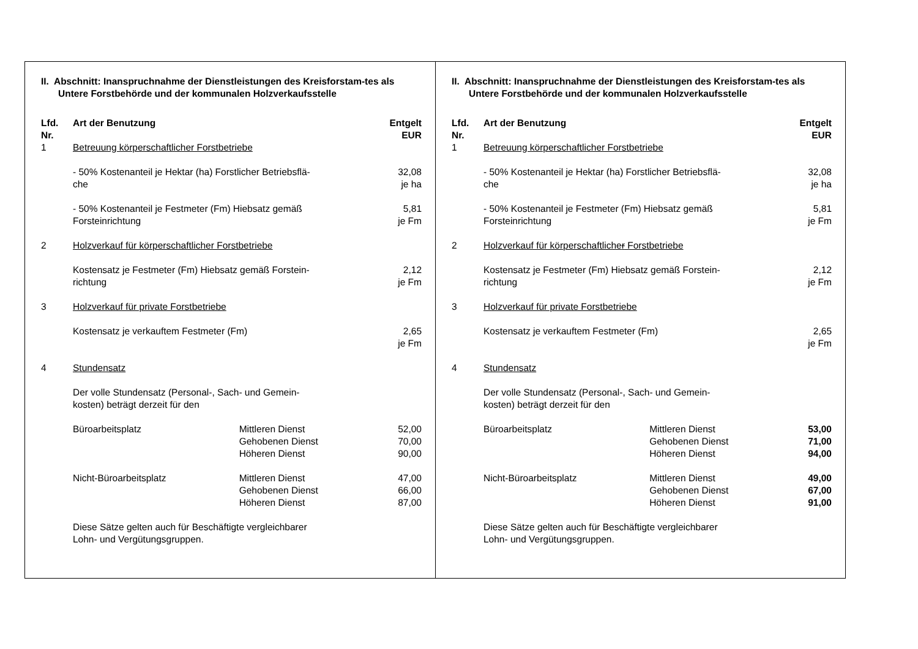II. Abschnitt: Inanspruchnahme der Dienstleistungen des Kreisforstam-tes als Untere Forstbehörde und der kommunalen Holzverkaufsstelle
| Lfd. Nr. | Art der Benutzung | | Entgelt EUR |
| --- | --- | --- | --- |
| 1 | Betreuung körperschaftlicher Forstbetriebe | | |
| | - 50% Kostenanteil je Hektar (ha) Forstlicher Betriebsflä- che | | 32,08 je ha |
| | - 50% Kostenanteil je Festmeter (Fm) Hiebsatz gemäß Forsteinrichtung | | 5,81 je Fm |
| 2 | Holzverkauf für körperschaftlicher Forstbetriebe | | |
| | Kostensatz je Festmeter (Fm) Hiebsatz gemäß Forstein- richtung | | 2,12 je Fm |
| 3 | Holzverkauf für private Forstbetriebe | | |
| | Kostensatz je verkauftem Festmeter (Fm) | | 2,65 je Fm |
| 4 | Stundensatz | | |
| | Der volle Stundensatz (Personal-, Sach- und Gemein- kosten) beträgt derzeit für den | | |
| | Büroarbeitsplatz | Mittleren Dienst Gehobenen Dienst Höheren Dienst | 52,00 70,00 90,00 |
| | Nicht-Büroarbeitsplatz | Mittleren Dienst Gehobenen Dienst Höheren Dienst | 47,00 66,00 87,00 |
| | Diese Sätze gelten auch für Beschäftigte vergleichbarer Lohn- und Vergütungsgruppen. | | |
II. Abschnitt: Inanspruchnahme der Dienstleistungen des Kreisforstam-tes als Untere Forstbehörde und der kommunalen Holzverkaufsstelle
| Lfd. Nr. | Art der Benutzung | | Entgelt EUR |
| --- | --- | --- | --- |
| 1 | Betreuung körperschaftlicher Forstbetriebe | | |
| | - 50% Kostenanteil je Hektar (ha) Forstlicher Betriebsflä- che | | 32,08 je ha |
| | - 50% Kostenanteil je Festmeter (Fm) Hiebsatz gemäß Forsteinrichtung | | 5,81 je Fm |
| 2 | Holzverkauf für körperschaftliche r Forstbetriebe | | |
| | Kostensatz je Festmeter (Fm) Hiebsatz gemäß Forstein- richtung | | 2,12 je Fm |
| 3 | Holzverkauf für private Forstbetriebe | | |
| | Kostensatz je verkauftem Festmeter (Fm) | | 2,65 je Fm |
| 4 | Stundensatz | | |
| | Der volle Stundensatz (Personal-, Sach- und Gemein- kosten) beträgt derzeit für den | | |
| | Büroarbeitsplatz | Mittleren Dienst Gehobenen Dienst Höheren Dienst | 53,00 71,00 94,00 |
| | Nicht-Büroarbeitsplatz | Mittleren Dienst Gehobenen Dienst Höheren Dienst | 49,00 67,00 91,00 |
| | Diese Sätze gelten auch für Beschäftigte vergleichbarer Lohn- und Vergütungsgruppen. | | |